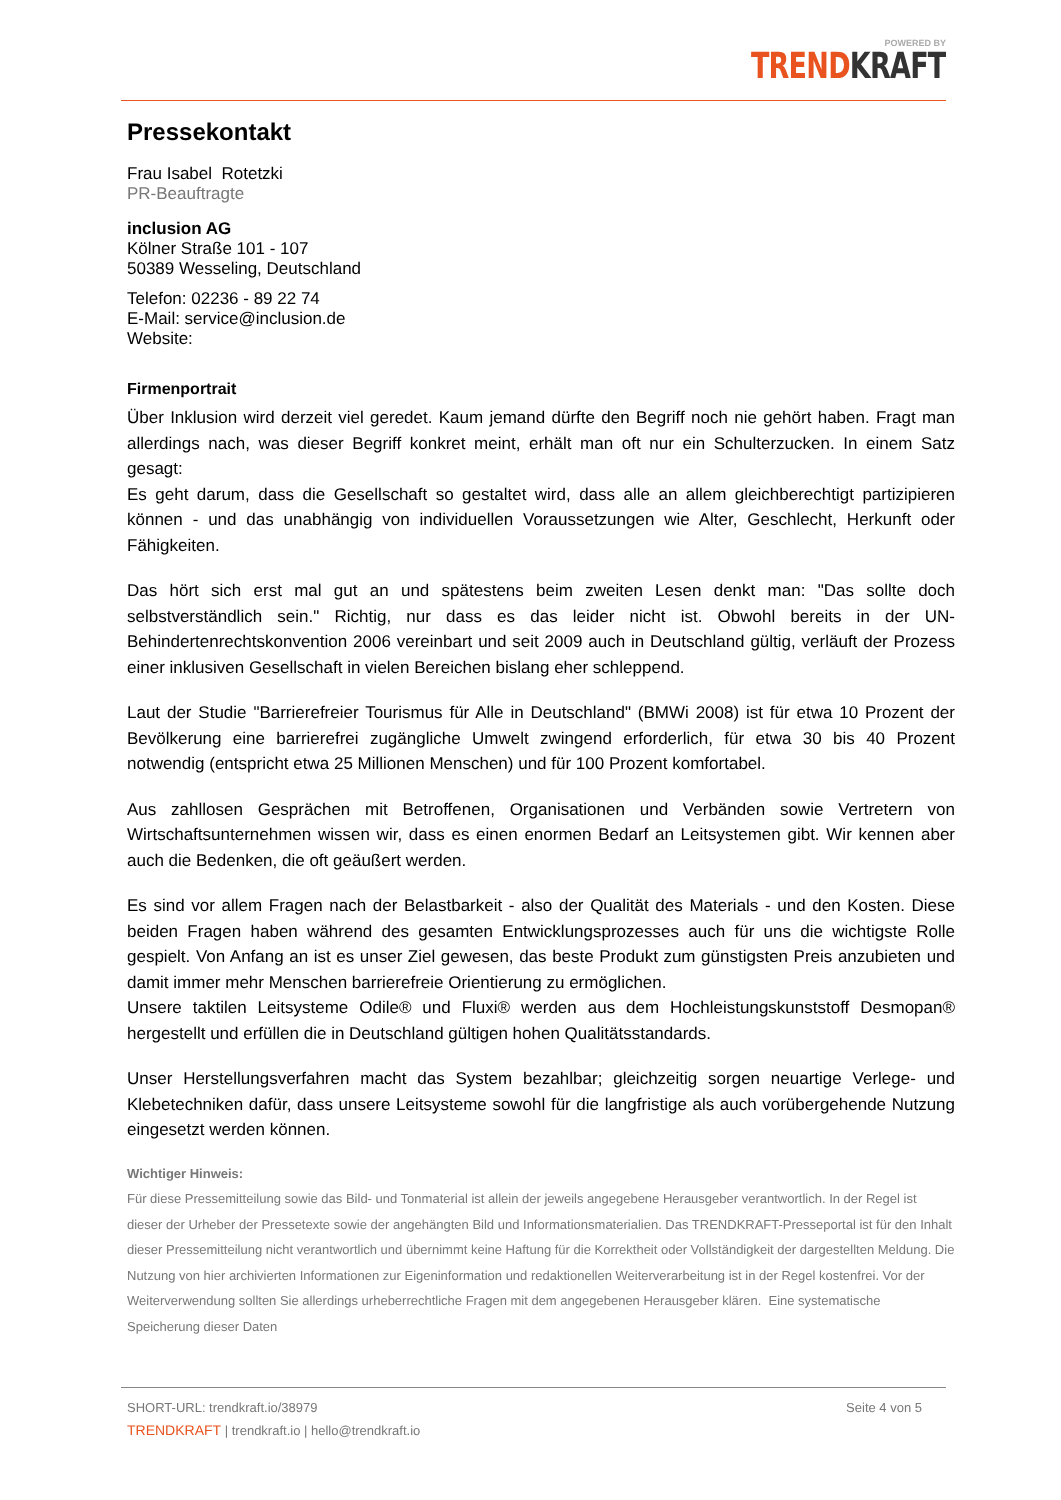POWERED BY
TREND KRAFT
Pressekontakt
Frau Isabel Rotetzki
PR-Beauftragte
inclusion AG
Kölner Straße 101 - 107
50389 Wesseling, Deutschland
Telefon: 02236 - 89 22 74
E-Mail: service@inclusion.de
Website:
Firmenportrait
Über Inklusion wird derzeit viel geredet. Kaum jemand dürfte den Begriff noch nie gehört haben. Fragt man allerdings nach, was dieser Begriff konkret meint, erhält man oft nur ein Schulterzucken. In einem Satz gesagt:
Es geht darum, dass die Gesellschaft so gestaltet wird, dass alle an allem gleichberechtigt partizipieren können - und das unabhängig von individuellen Voraussetzungen wie Alter, Geschlecht, Herkunft oder Fähigkeiten.
Das hört sich erst mal gut an und spätestens beim zweiten Lesen denkt man: "Das sollte doch selbstverständlich sein." Richtig, nur dass es das leider nicht ist. Obwohl bereits in der UN-Behindertenrechtskonvention 2006 vereinbart und seit 2009 auch in Deutschland gültig, verläuft der Prozess einer inklusiven Gesellschaft in vielen Bereichen bislang eher schleppend.
Laut der Studie "Barrierefreier Tourismus für Alle in Deutschland" (BMWi 2008) ist für etwa 10 Prozent der Bevölkerung eine barrierefrei zugängliche Umwelt zwingend erforderlich, für etwa 30 bis 40 Prozent notwendig (entspricht etwa 25 Millionen Menschen) und für 100 Prozent komfortabel.
Aus zahllosen Gesprächen mit Betroffenen, Organisationen und Verbänden sowie Vertretern von Wirtschaftsunternehmen wissen wir, dass es einen enormen Bedarf an Leitsystemen gibt. Wir kennen aber auch die Bedenken, die oft geäußert werden.
Es sind vor allem Fragen nach der Belastbarkeit - also der Qualität des Materials - und den Kosten. Diese beiden Fragen haben während des gesamten Entwicklungsprozesses auch für uns die wichtigste Rolle gespielt. Von Anfang an ist es unser Ziel gewesen, das beste Produkt zum günstigsten Preis anzubieten und damit immer mehr Menschen barrierefreie Orientierung zu ermöglichen.
Unsere taktilen Leitsysteme Odile® und Fluxi® werden aus dem Hochleistungskunststoff Desmopan® hergestellt und erfüllen die in Deutschland gültigen hohen Qualitätsstandards.
Unser Herstellungsverfahren macht das System bezahlbar; gleichzeitig sorgen neuartige Verlege- und Klebetechniken dafür, dass unsere Leitsysteme sowohl für die langfristige als auch vorübergehende Nutzung eingesetzt werden können.
Wichtiger Hinweis:
Für diese Pressemitteilung sowie das Bild- und Tonmaterial ist allein der jeweils angegebene Herausgeber verantwortlich. In der Regel ist dieser der Urheber der Pressetexte sowie der angehängten Bild und Informationsmaterialien. Das TRENDKRAFT-Presseportal ist für den Inhalt dieser Pressemitteilung nicht verantwortlich und übernimmt keine Haftung für die Korrektheit oder Vollständigkeit der dargestellten Meldung. Die Nutzung von hier archivierten Informationen zur Eigeninformation und redaktionellen Weiterverarbeitung ist in der Regel kostenfrei. Vor der Weiterverwendung sollten Sie allerdings urheberrechtliche Fragen mit dem angegebenen Herausgeber klären. Eine systematische Speicherung dieser Daten
SHORT-URL: trendkraft.io/38979 Seite 4 von 5
TRENDKRAFT | trendkraft.io | hello@trendkraft.io